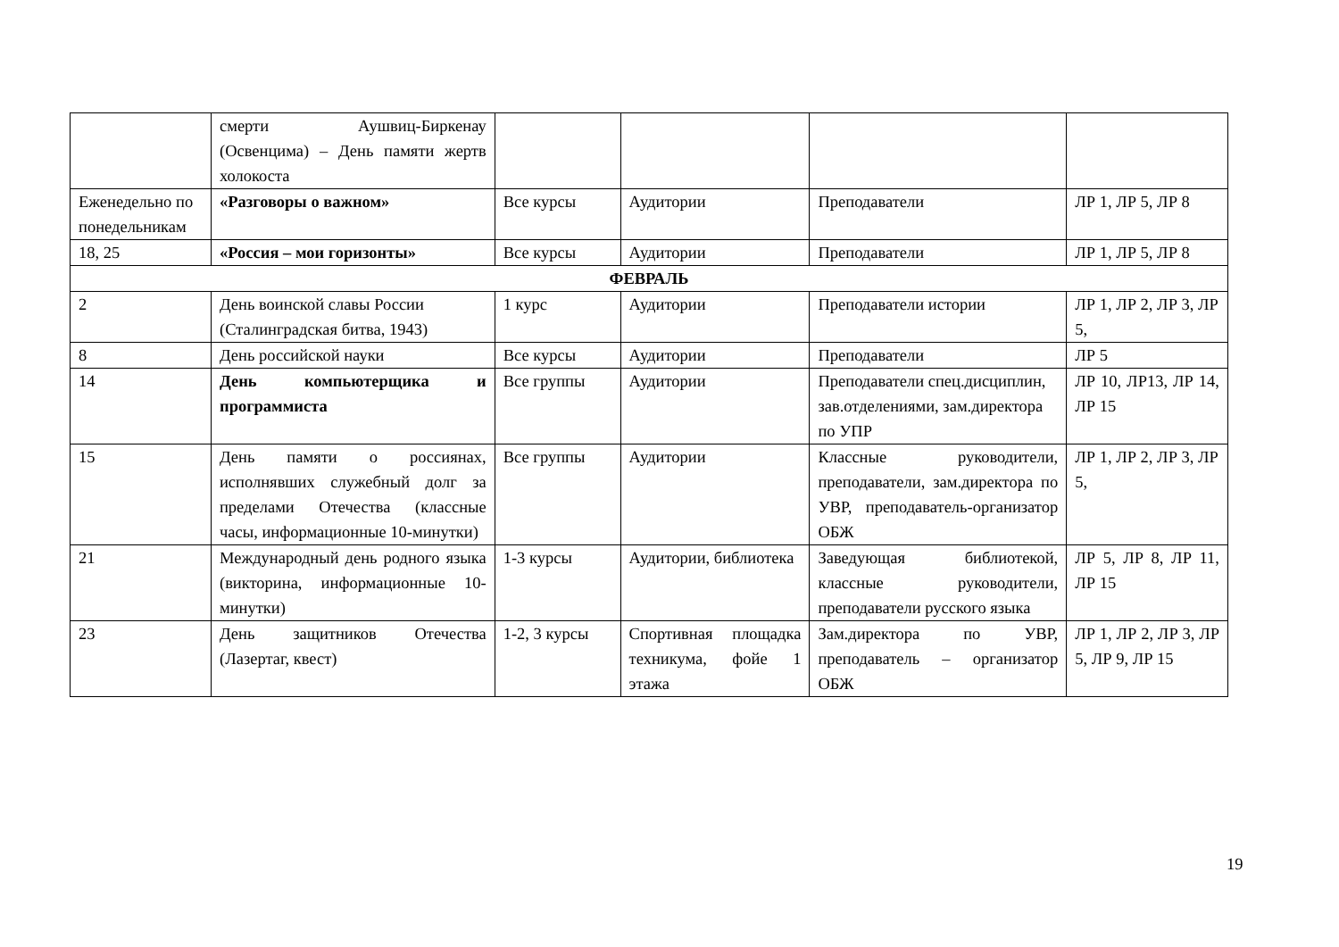| | смерти Аушвиц-Биркенау (Освенцима) – День памяти жертв холокоста | | | | |
| Еженедельно по понедельникам | «Разговоры о важном» | Все курсы | Аудитории | Преподаватели | ЛР 1, ЛР 5, ЛР 8 |
| 18, 25 | «Россия – мои горизонты» | Все курсы | Аудитории | Преподаватели | ЛР 1, ЛР 5, ЛР 8 |
| ФЕВРАЛЬ | | | | | |
| 2 | День воинской славы России (Сталинградская битва, 1943) | 1 курс | Аудитории | Преподаватели истории | ЛР 1, ЛР 2, ЛР 3, ЛР 5, |
| 8 | День российской науки | Все курсы | Аудитории | Преподаватели | ЛР 5 |
| 14 | День компьютерщика и программиста | Все группы | Аудитории | Преподаватели спец.дисциплин, зав.отделениями, зам.директора по УПР | ЛР 10, ЛР13, ЛР 14, ЛР 15 |
| 15 | День памяти о россиянах, исполнявших служебный долг за пределами Отечества (классные часы, информационные 10-минутки) | Все группы | Аудитории | Классные руководители, преподаватели, зам.директора по УВР, преподаватель-организатор ОБЖ | ЛР 1, ЛР 2, ЛР 3, ЛР 5, |
| 21 | Международный день родного языка (викторина, информационные 10-минутки) | 1-3 курсы | Аудитории, библиотека | Заведующая библиотекой, классные руководители, преподаватели русского языка | ЛР 5, ЛР 8, ЛР 11, ЛР 15 |
| 23 | День защитников Отечества (Лазертаг, квест) | 1-2, 3 курсы | Спортивная площадка техникума, фойе 1 этажа | Зам.директора по УВР, преподаватель – организатор ОБЖ | ЛР 1, ЛР 2, ЛР 3, ЛР 5, ЛР 9, ЛР 15 |
19